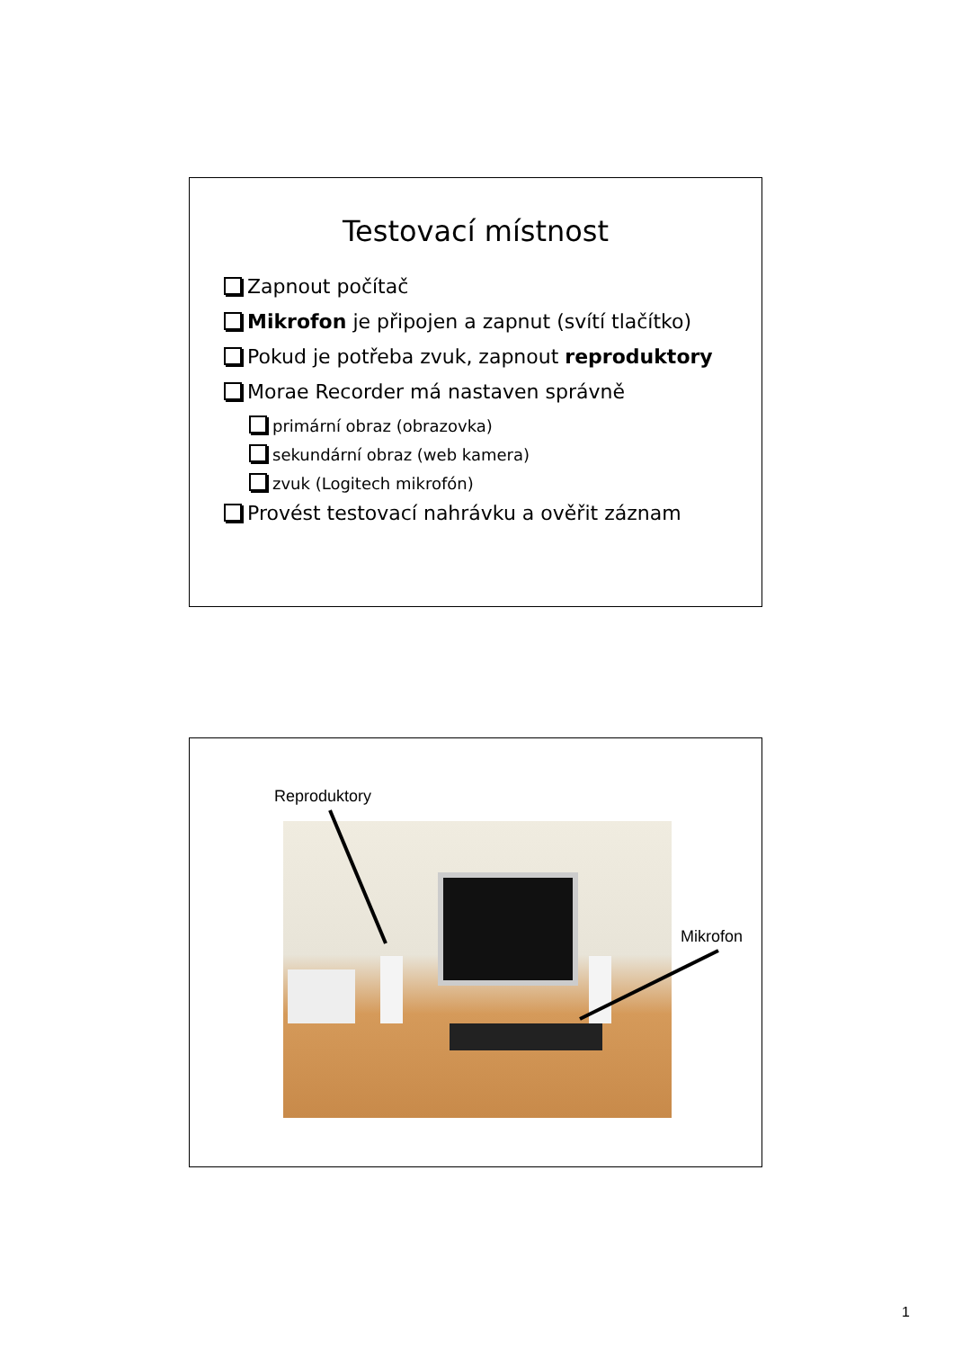Testovací místnost
Zapnout počítač
Mikrofon je připojen a zapnut (svítí tlačítko)
Pokud je potřeba zvuk, zapnout reproduktory
Morae Recorder má nastaven správně
primární obraz (obrazovka)
sekundární obraz (web kamera)
zvuk (Logitech mikrofón)
Provést testovací nahrávku a ověřit záznam
Reproduktory
Mikrofon
1